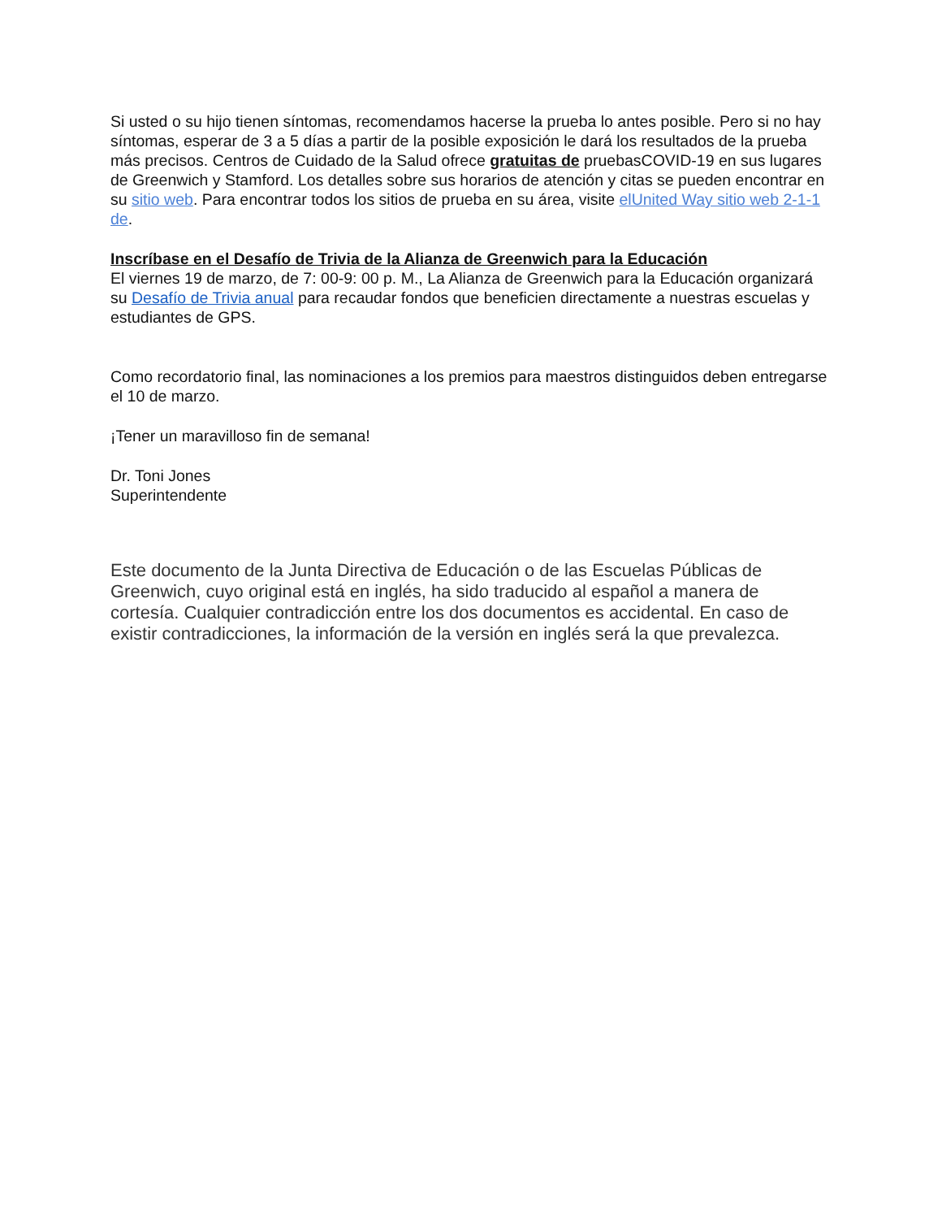Si usted o su hijo tienen síntomas, recomendamos hacerse la prueba lo antes posible. Pero si no hay síntomas, esperar de 3 a 5 días a partir de la posible exposición le dará los resultados de la prueba más precisos. Centros de Cuidado de la Salud ofrece gratuitas de pruebasCOVID-19 en sus lugares de Greenwich y Stamford. Los detalles sobre sus horarios de atención y citas se pueden encontrar en su sitio web. Para encontrar todos los sitios de prueba en su área, visite elUnited Way sitio web 2-1-1 de.
Inscríbase en el Desafío de Trivia de la Alianza de Greenwich para la Educación
El viernes 19 de marzo, de 7: 00-9: 00 p. M., La Alianza de Greenwich para la Educación organizará su Desafío de Trivia anual para recaudar fondos que beneficien directamente a nuestras escuelas y estudiantes de GPS.
Como recordatorio final, las nominaciones a los premios para maestros distinguidos deben entregarse el 10 de marzo.
¡Tener un maravilloso fin de semana!
Dr. Toni Jones
Superintendente
Este documento de la Junta Directiva de Educación o de las Escuelas Públicas de Greenwich, cuyo original está en inglés, ha sido traducido al español a manera de cortesía. Cualquier contradicción entre los dos documentos es accidental. En caso de existir contradicciones, la información de la versión en inglés será la que prevalezca.